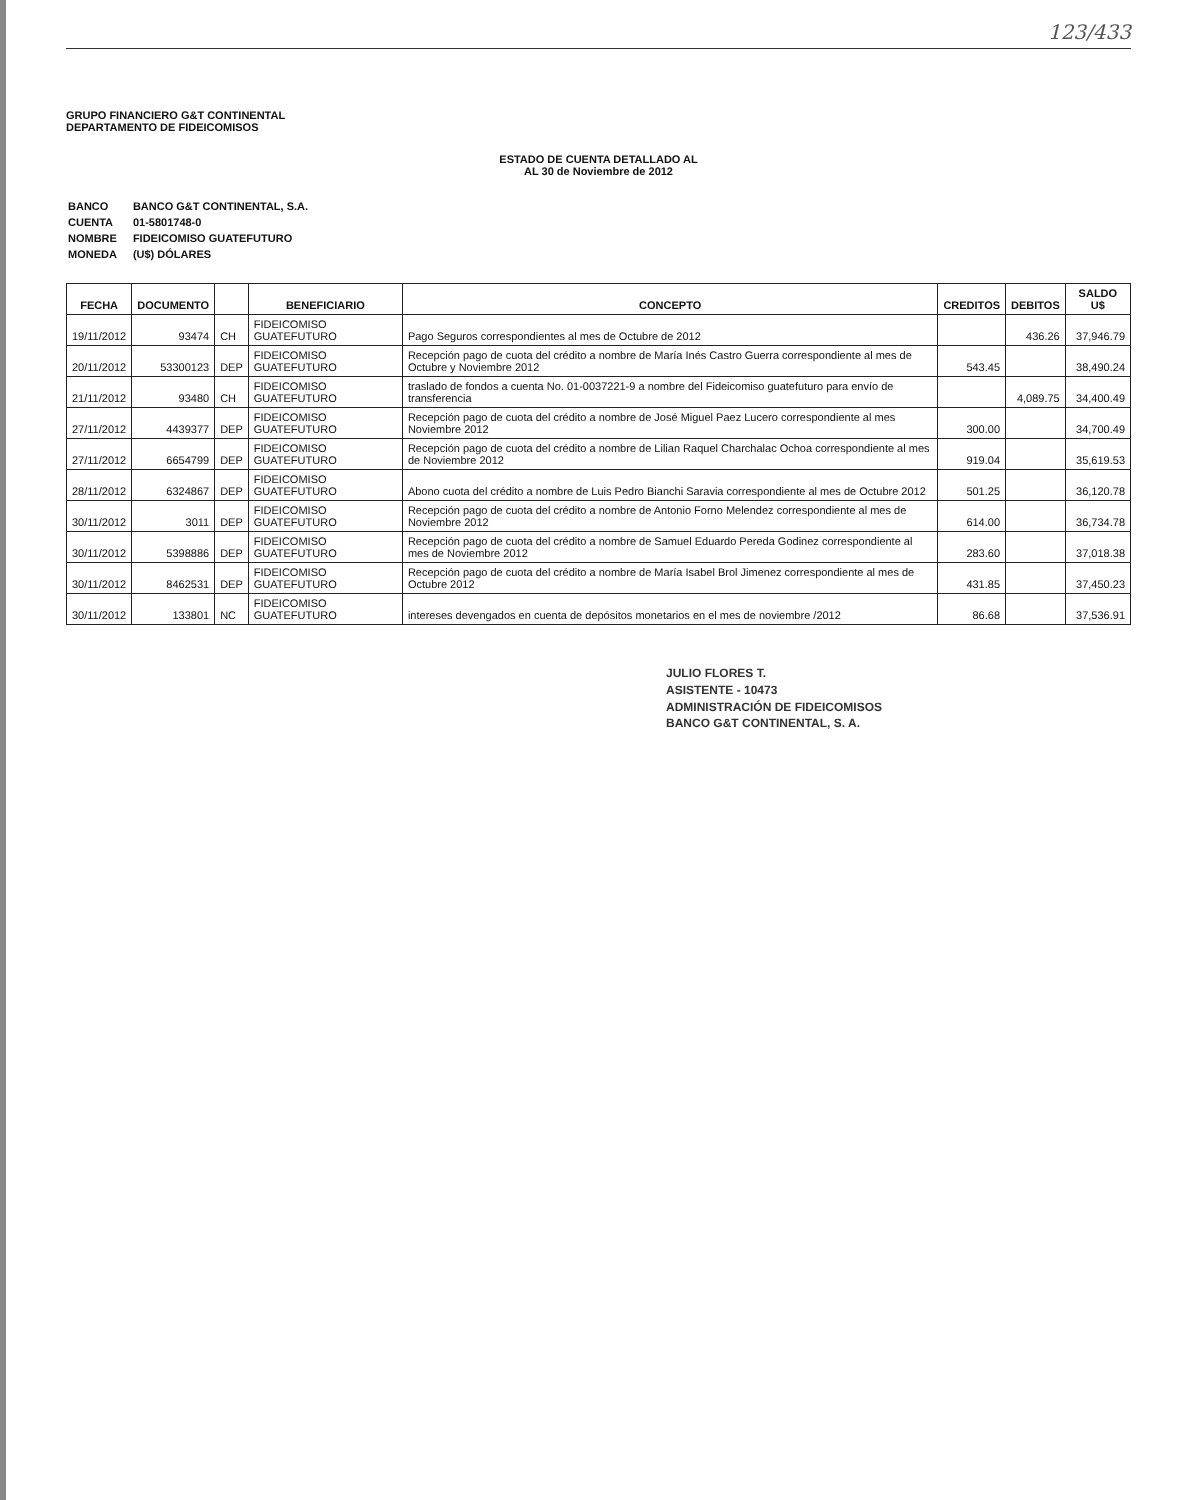123/433
GRUPO FINANCIERO G&T CONTINENTAL
DEPARTAMENTO DE FIDEICOMISOS
ESTADO DE CUENTA DETALLADO AL
AL 30 de Noviembre de 2012
| BANCO | BANCO G&T CONTINENTAL, S.A. |
| CUENTA | 01-5801748-0 |
| NOMBRE | FIDEICOMISO GUATEFUTURO |
| MONEDA | (U$) DÓLARES |
| FECHA | DOCUMENTO | | BENEFICIARIO | CONCEPTO | CREDITOS | DEBITOS | SALDO U$ |
| --- | --- | --- | --- | --- | --- | --- | --- |
| 19/11/2012 | 93474 | CH | FIDEICOMISO GUATEFUTURO | Pago Seguros correspondientes al mes de Octubre de 2012 | | 436.26 | 37,946.79 |
| 20/11/2012 | 53300123 | DEP | FIDEICOMISO GUATEFUTURO | Recepción pago de cuota del crédito a nombre de María Inés Castro Guerra correspondiente al mes de Octubre y Noviembre 2012 | 543.45 | | 38,490.24 |
| 21/11/2012 | 93480 | CH | FIDEICOMISO GUATEFUTURO | traslado de fondos a cuenta No. 01-0037221-9 a nombre del Fideicomiso guatefuturo para envío de transferencia | | 4,089.75 | 34,400.49 |
| 27/11/2012 | 4439377 | DEP | FIDEICOMISO GUATEFUTURO | Recepción pago de cuota del crédito a nombre de José Miguel Paez Lucero correspondiente al mes Noviembre 2012 | 300.00 | | 34,700.49 |
| 27/11/2012 | 6654799 | DEP | FIDEICOMISO GUATEFUTURO | Recepción pago de cuota del crédito a nombre de Lilian Raquel Charchalac Ochoa correspondiente al mes de Noviembre 2012 | 919.04 | | 35,619.53 |
| 28/11/2012 | 6324867 | DEP | FIDEICOMISO GUATEFUTURO | Abono cuota del crédito a nombre de Luis Pedro Bianchi Saravia correspondiente al mes de Octubre 2012 | 501.25 | | 36,120.78 |
| 30/11/2012 | 3011 | DEP | FIDEICOMISO GUATEFUTURO | Recepción pago de cuota del crédito a nombre de Antonio Forno Melendez correspondiente al mes de Noviembre 2012 | 614.00 | | 36,734.78 |
| 30/11/2012 | 5398886 | DEP | FIDEICOMISO GUATEFUTURO | Recepción pago de cuota del crédito a nombre de Samuel Eduardo Pereda Godinez correspondiente al mes de Noviembre 2012 | 283.60 | | 37,018.38 |
| 30/11/2012 | 8462531 | DEP | FIDEICOMISO GUATEFUTURO | Recepción pago de cuota del crédito a nombre de María Isabel Brol Jimenez correspondiente al mes de Octubre 2012 | 431.85 | | 37,450.23 |
| 30/11/2012 | 133801 | NC | FIDEICOMISO GUATEFUTURO | intereses devengados en cuenta de depósitos monetarios en el mes de noviembre /2012 | 86.68 | | 37,536.91 |
JULIO FLORES T.
ASISTENTE - 10473
ADMINISTRACIÓN DE FIDEICOMISOS
BANCO G&T CONTINENTAL, S. A.